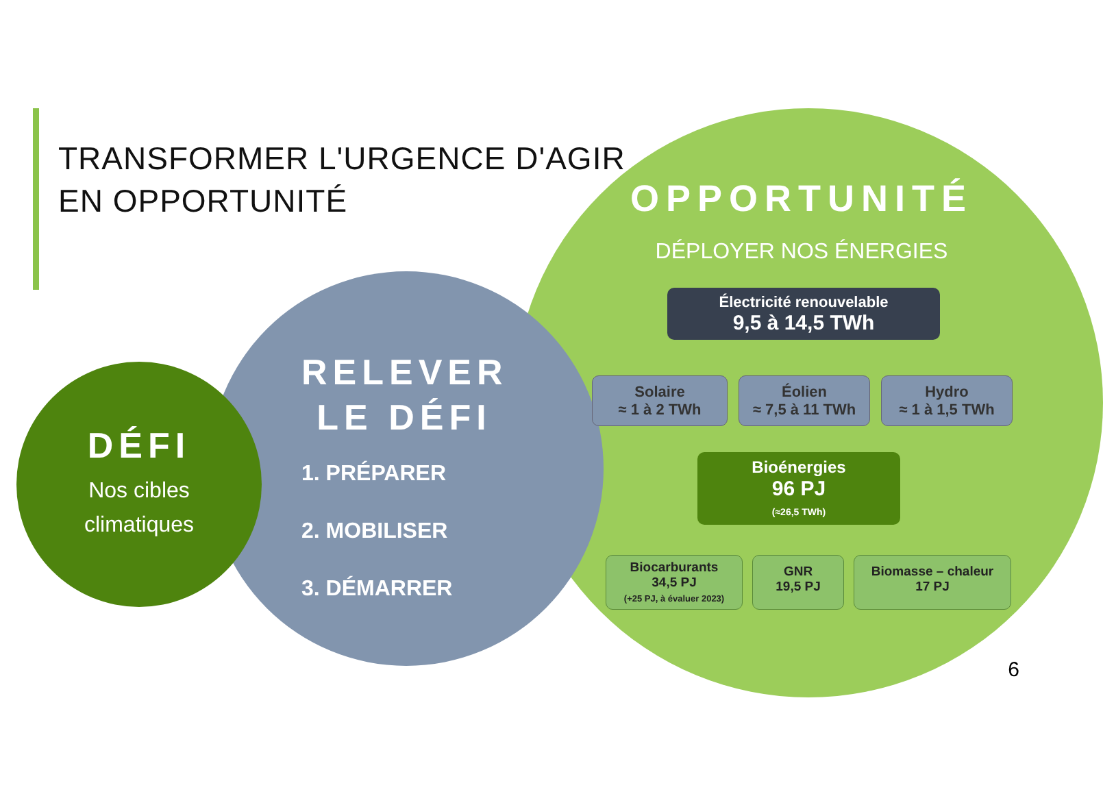TRANSFORMER L'URGENCE D'AGIR
EN OPPORTUNITÉ
DÉFI
Nos cibles
climatiques
RELEVER
LE DÉFI
1. PRÉPARER
2. MOBILISER
3. DÉMARRER
OPPORTUNITÉ
DÉPLOYER NOS ÉNERGIES
Électricité renouvelable
9,5 à 14,5 TWh
Solaire
≈ 1 à 2 TWh
Éolien
≈ 7,5 à 11 TWh
Hydro
≈ 1 à 1,5 TWh
Bioénergies
96 PJ
(≈26,5 TWh)
Biocarburants
34,5 PJ
(+25 PJ, à évaluer 2023)
GNR
19,5 PJ
Biomasse – chaleur
17 PJ
6